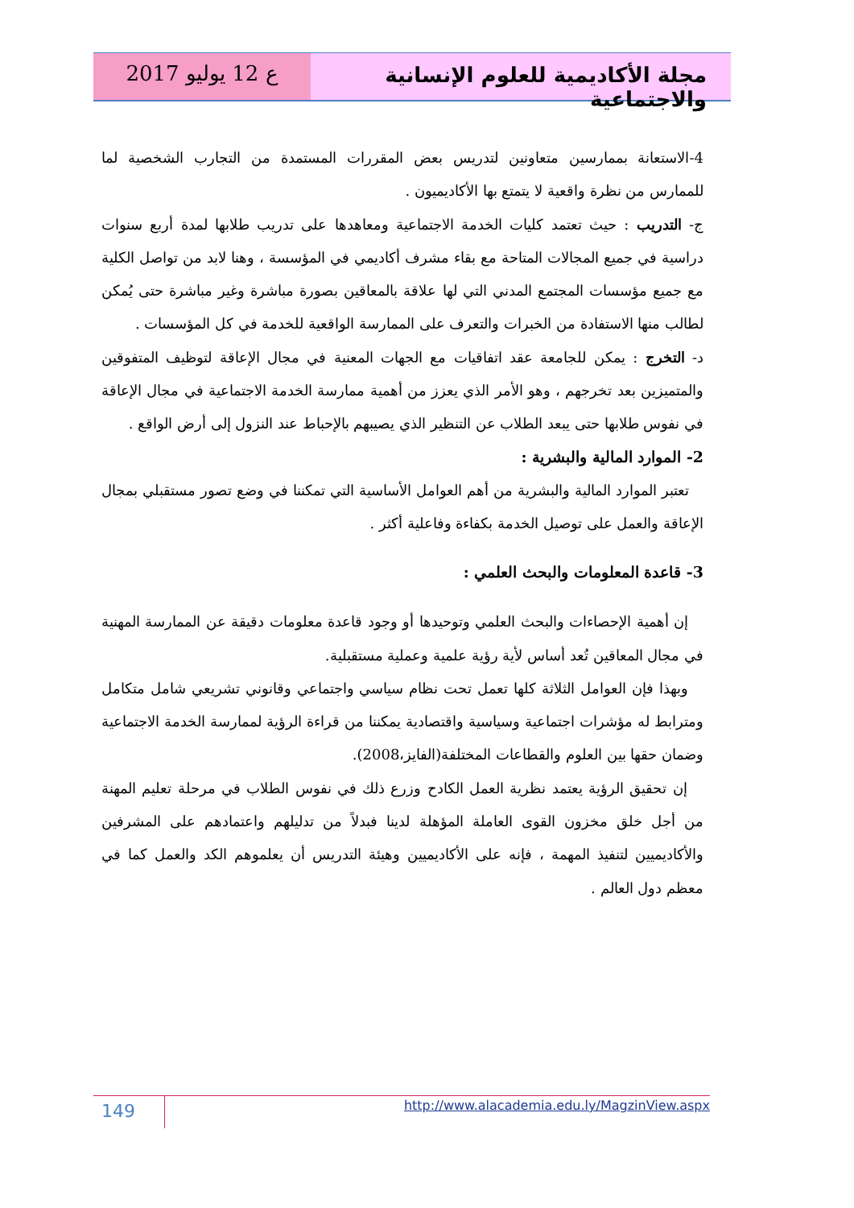مجلة الأكاديمية للعلوم الإنسانية والاجتماعية
ع 12 يوليو 2017
4-الاستعانة بممارسين متعاونين لتدريس بعض المقررات المستمدة من التجارب الشخصية لما للممارس من نظرة واقعية لا يتمتع بها الأكاديميون .
ج- التدريب : حيث تعتمد كليات الخدمة الاجتماعية ومعاهدها على تدريب طلابها لمدة أربع سنوات دراسية في جميع المجالات المتاحة مع بقاء مشرف أكاديمي في المؤسسة ، وهنا لابد من تواصل الكلية مع جميع مؤسسات المجتمع المدني التي لها علاقة بالمعاقين بصورة مباشرة وغير مباشرة حتى يُمكن لطالب منها الاستفادة من الخبرات والتعرف على الممارسة الواقعية للخدمة في كل المؤسسات .
د- التخرج : يمكن للجامعة عقد اتفاقيات مع الجهات المعنية في مجال الإعاقة لتوظيف المتفوقين والمتميزين بعد تخرجهم ، وهو الأمر الذي يعزز من أهمية ممارسة الخدمة الاجتماعية في مجال الإعاقة في نفوس طلابها حتى يبعد الطلاب عن التنظير الذي يصيبهم بالإحباط عند النزول إلى أرض الواقع .
2- الموارد المالية والبشرية :
تعتبر الموارد المالية والبشرية من أهم العوامل الأساسية التي تمكننا في وضع تصور مستقبلي بمجال الإعاقة والعمل على توصيل الخدمة بكفاءة وفاعلية أكثر .
3- قاعدة المعلومات والبحث العلمي :
إن أهمية الإحصاءات والبحث العلمي وتوحيدها أو وجود قاعدة معلومات دقيقة عن الممارسة المهنية في مجال المعاقين تُعد أساس لأية رؤية علمية وعملية مستقبلية.
وبهذا فإن العوامل الثلاثة كلها تعمل تحت نظام سياسي واجتماعي وقانوني تشريعي شامل متكامل ومترابط له مؤشرات اجتماعية وسياسية واقتصادية يمكننا من قراءة الرؤية لممارسة الخدمة الاجتماعية وضمان حقها بين العلوم والقطاعات المختلفة(الفايز،2008).
إن تحقيق الرؤية يعتمد نظرية العمل الكادح وزرع ذلك في نفوس الطلاب في مرحلة تعليم المهنة من أجل خلق مخزون القوى العاملة المؤهلة لدينا فبدلاً من تدليلهم واعتمادهم على المشرفين والأكاديميين لتنفيذ المهمة ، فإنه على الأكاديميين وهيئة التدريس أن يعلموهم الكد والعمل كما في معظم دول العالم .
149
http://www.alacademia.edu.ly/MagzinView.aspx